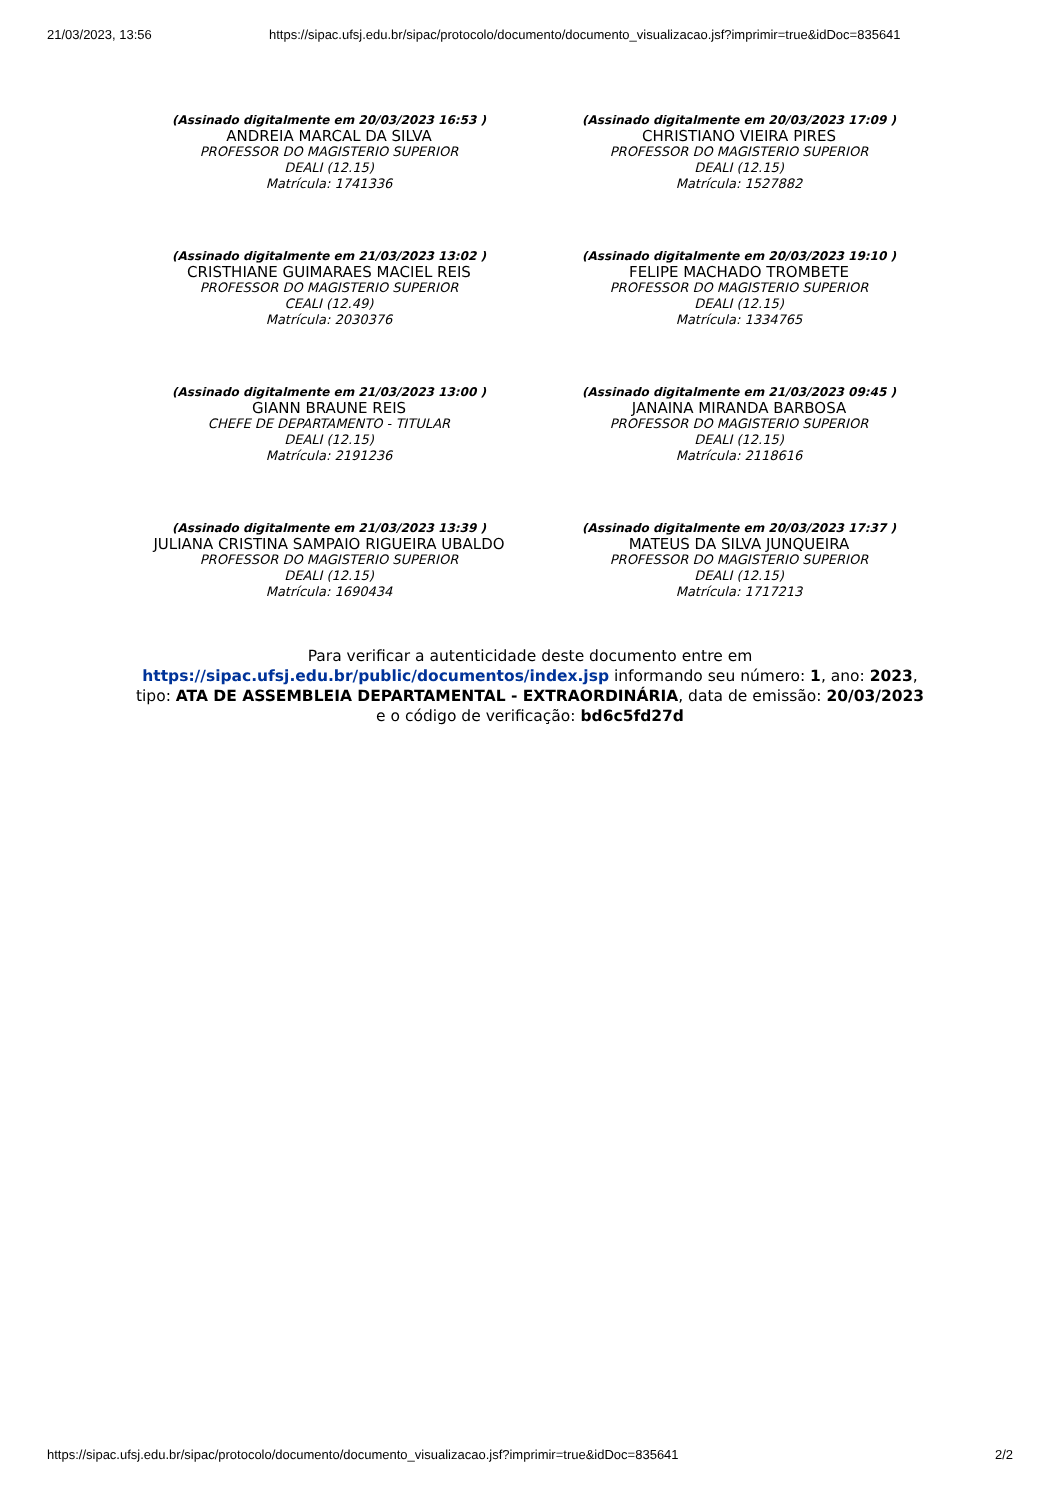21/03/2023, 13:56 https://sipac.ufsj.edu.br/sipac/protocolo/documento/documento_visualizacao.jsf?imprimir=true&idDoc=835641
(Assinado digitalmente em 20/03/2023 16:53 )
ANDREIA MARCAL DA SILVA
PROFESSOR DO MAGISTERIO SUPERIOR
DEALI (12.15)
Matrícula: 1741336
(Assinado digitalmente em 20/03/2023 17:09 )
CHRISTIANO VIEIRA PIRES
PROFESSOR DO MAGISTERIO SUPERIOR
DEALI (12.15)
Matrícula: 1527882
(Assinado digitalmente em 21/03/2023 13:02 )
CRISTHIANE GUIMARAES MACIEL REIS
PROFESSOR DO MAGISTERIO SUPERIOR
CEALI (12.49)
Matrícula: 2030376
(Assinado digitalmente em 20/03/2023 19:10 )
FELIPE MACHADO TROMBETE
PROFESSOR DO MAGISTERIO SUPERIOR
DEALI (12.15)
Matrícula: 1334765
(Assinado digitalmente em 21/03/2023 13:00 )
GIANN BRAUNE REIS
CHEFE DE DEPARTAMENTO - TITULAR
DEALI (12.15)
Matrícula: 2191236
(Assinado digitalmente em 21/03/2023 09:45 )
JANAINA MIRANDA BARBOSA
PROFESSOR DO MAGISTERIO SUPERIOR
DEALI (12.15)
Matrícula: 2118616
(Assinado digitalmente em 21/03/2023 13:39 )
JULIANA CRISTINA SAMPAIO RIGUEIRA UBALDO
PROFESSOR DO MAGISTERIO SUPERIOR
DEALI (12.15)
Matrícula: 1690434
(Assinado digitalmente em 20/03/2023 17:37 )
MATEUS DA SILVA JUNQUEIRA
PROFESSOR DO MAGISTERIO SUPERIOR
DEALI (12.15)
Matrícula: 1717213
Para verificar a autenticidade deste documento entre em https://sipac.ufsj.edu.br/public/documentos/index.jsp informando seu número: 1, ano: 2023, tipo: ATA DE ASSEMBLEIA DEPARTAMENTAL - EXTRAORDINÁRIA, data de emissão: 20/03/2023 e o código de verificação: bd6c5fd27d
https://sipac.ufsj.edu.br/sipac/protocolo/documento/documento_visualizacao.jsf?imprimir=true&idDoc=835641 2/2